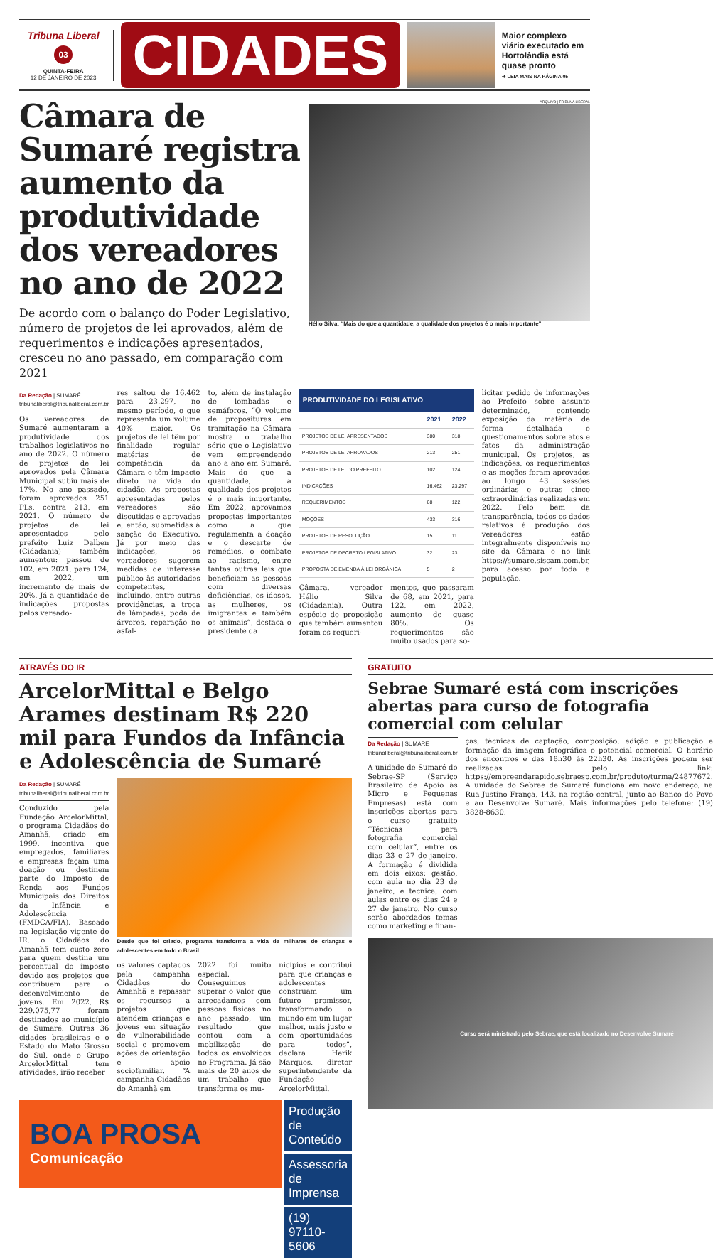Tribuna Liberal
03
QUINTA-FEIRA
12 DE JANEIRO DE 2023
CIDADES
Maior complexo viário executado em Hortolândia está quase pronto
➜ LEIA MAIS NA PÁGINA 05
Câmara de Sumaré registra aumento da produtividade dos vereadores no ano de 2022
De acordo com o balanço do Poder Legislativo, número de projetos de lei aprovados, além de requerimentos e indicações apresentados, cresceu no ano passado, em comparação com 2021
ARQUIVO | TRIBUNA LIBERAL
Hélio Silva: “Mais do que a quantidade, a qualidade dos projetos é o mais importante”
Da Redação | SUMARÉ
tribunaliberal@tribunaliberal.com.br
Os vereadores de Sumaré aumentaram a produtividade dos trabalhos legislativos no ano de 2022. O número de projetos de lei aprovados pela Câmara Municipal subiu mais de 17%. No ano passado, foram aprovados 251 PLs, contra 213, em 2021. O número de projetos de lei apresentados pelo prefeito Luiz Dalben (Cidadania) também aumentou: passou de 102, em 2021, para 124, em 2022, um incremento de mais de 20%. Já a quantidade de indicações propostas pelos vereado-
res saltou de 16.462 para 23.297, no mesmo período, o que representa um volume 40% maior. Os projetos de lei têm por finalidade regular matérias de competência da Câmara e têm impacto direto na vida do cidadão. As propostas apresentadas pelos vereadores são discutidas e aprovadas e, então, submetidas à sanção do Executivo. Já por meio das indicações, os vereadores sugerem medidas de interesse público às autoridades competentes, incluindo, entre outras providências, a troca de lâmpadas, poda de árvores, reparação no asfal-
to, além de instalação de lombadas e semáforos. “O volume de proposituras em tramitação na Câmara mostra o trabalho sério que o Legislativo vem empreendendo ano a ano em Sumaré. Mais do que a quantidade, a qualidade dos projetos é o mais importante. Em 2022, aprovamos propostas importantes como a que regulamenta a doação e o descarte de remédios, o combate ao racismo, entre tantas outras leis que beneficiam as pessoas com diversas deficiências, os idosos, as mulheres, os imigrantes e também os animais”, destaca o presidente da
PRODUTIVIDADE DO LEGISLATIVO
| | 2021 | 2022 |
| --- | --- | --- |
| PROJETOS DE LEI APRESENTADOS | 380 | 318 |
| PROJETOS DE LEI APROVADOS | 213 | 251 |
| PROJETOS DE LEI DO PREFEITO | 102 | 124 |
| INDICAÇÕES | 16.462 | 23.297 |
| REQUERIMENTOS | 68 | 122 |
| MOÇÕES | 433 | 316 |
| PROJETOS DE RESOLUÇÃO | 15 | 11 |
| PROJETOS DE DECRETO LEGISLATIVO | 32 | 23 |
| PROPOSTA DE EMENDA À LEI ORGÂNICA | 5 | 2 |
Câmara, vereador Hélio Silva (Cidadania). Outra espécie de proposição que também aumentou foram os requeri-
mentos, que passaram de 68, em 2021, para 122, em 2022, aumento de quase 80%. Os requerimentos são muito usados para so-
licitar pedido de informações ao Prefeito sobre assunto determinado, contendo exposição da matéria de forma detalhada e questionamentos sobre atos e fatos da administração municipal. Os projetos, as indicações, os requerimentos e as moções foram aprovados ao longo 43 sessões ordinárias e outras cinco extraordinárias realizadas em 2022. Pelo bem da transparência, todos os dados relativos à produção dos vereadores estão integralmente disponíveis no site da Câmara e no link https://sumare.siscam.com.br, para acesso por toda a população.
ATRAVÉS DO IR
ArcelorMittal e Belgo Arames destinam R$ 220 mil para Fundos da Infância e Adolescência de Sumaré
Da Redação | SUMARÉ
tribunaliberal@tribunaliberal.com.br
Conduzido pela Fundação ArcelorMittal, o programa Cidadãos do Amanhã, criado em 1999, incentiva que empregados, familiares e empresas façam uma doação ou destinem parte do Imposto de Renda aos Fundos Municipais dos Direitos da Infância e Adolescência (FMDCA/FIA). Baseado na legislação vigente do IR, o Cidadãos do Amanhã tem custo zero para quem destina um percentual do imposto devido aos projetos que contribuem para o desenvolvimento de jovens. Em 2022, R$ 229.075,77 foram destinados ao município de Sumaré. Outras 36 cidades brasileiras e o Estado do Mato Grosso do Sul, onde o Grupo ArcelorMittal tem atividades, irão receber
Desde que foi criado, programa transforma a vida de milhares de crianças e adolescentes em todo o Brasil
os valores captados pela campanha Cidadãos do Amanhã e repassar os recursos a projetos que atendem crianças e jovens em situação de vulnerabilidade social e promovem ações de orientação e apoio sociofamiliar. “A campanha Cidadãos do Amanhã em
2022 foi muito especial. Conseguimos superar o valor que arrecadamos com pessoas físicas no ano passado, um resultado que contou com a mobilização de todos os envolvidos no Programa. Já são mais de 20 anos de um trabalho que transforma os mu-
nicípios e contribui para que crianças e adolescentes construam um futuro promissor, transformando o mundo em um lugar melhor, mais justo e com oportunidades para todos”, declara Herik Marques, diretor superintendente da Fundação ArcelorMittal.
BOA PROSA
Comunicação
Produção de Conteúdo
Assessoria de Imprensa
(19) 97110-5606
GRATUITO
Sebrae Sumaré está com inscrições abertas para curso de fotografia comercial com celular
Da Redação | SUMARÉ
tribunaliberal@tribunaliberal.com.br
A unidade de Sumaré do Sebrae-SP (Serviço Brasileiro de Apoio às Micro e Pequenas Empresas) está com inscrições abertas para o curso gratuito “Técnicas para fotografia comercial com celular”, entre os dias 23 e 27 de janeiro. A formação é dividida em dois eixos: gestão, com aula no dia 23 de janeiro, e técnica, com aulas entre os dias 24 e 27 de janeiro. No curso serão abordados temas como marketing e finan-
ças, técnicas de captação, composição, edição e publicação e formação da imagem fotográfica e potencial comercial. O horário dos encontros é das 18h30 às 22h30. As inscrições podem ser realizadas pelo link: https://empreendarapido.sebraesp.com.br/produto/turma/24877672. A unidade do Sebrae de Sumaré funciona em novo endereço, na Rua Justino França, 143, na região central, junto ao Banco do Povo e ao Desenvolve Sumaré. Mais informações pelo telefone: (19) 3828-8630.
Curso será ministrado pelo Sebrae, que está localizado no Desenvolve Sumaré